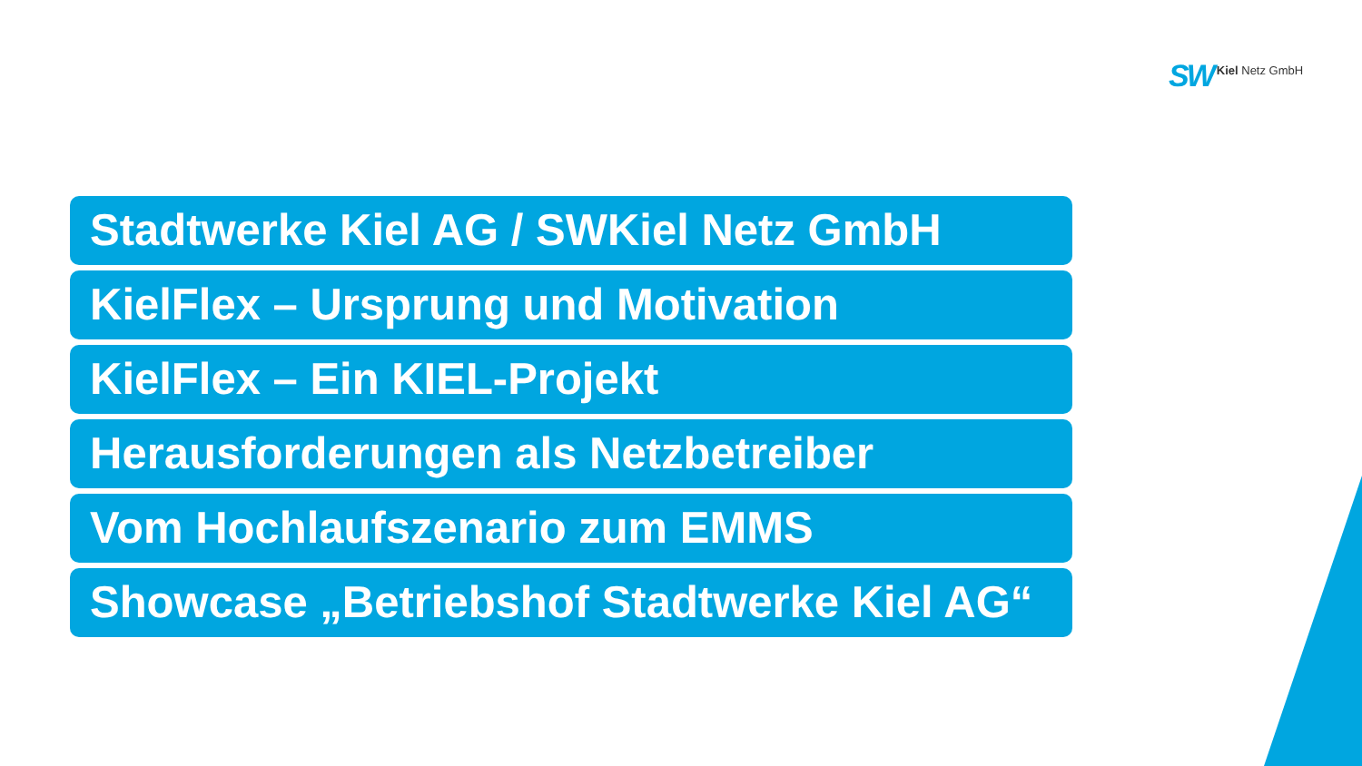SW Kiel Netz GmbH
Stadtwerke Kiel AG / SWKiel Netz GmbH
KielFlex – Ursprung und Motivation
KielFlex – Ein KIEL-Projekt
Herausforderungen als Netzbetreiber
Vom Hochlaufszenario zum EMMS
Showcase „Betriebshof Stadtwerke Kiel AG“